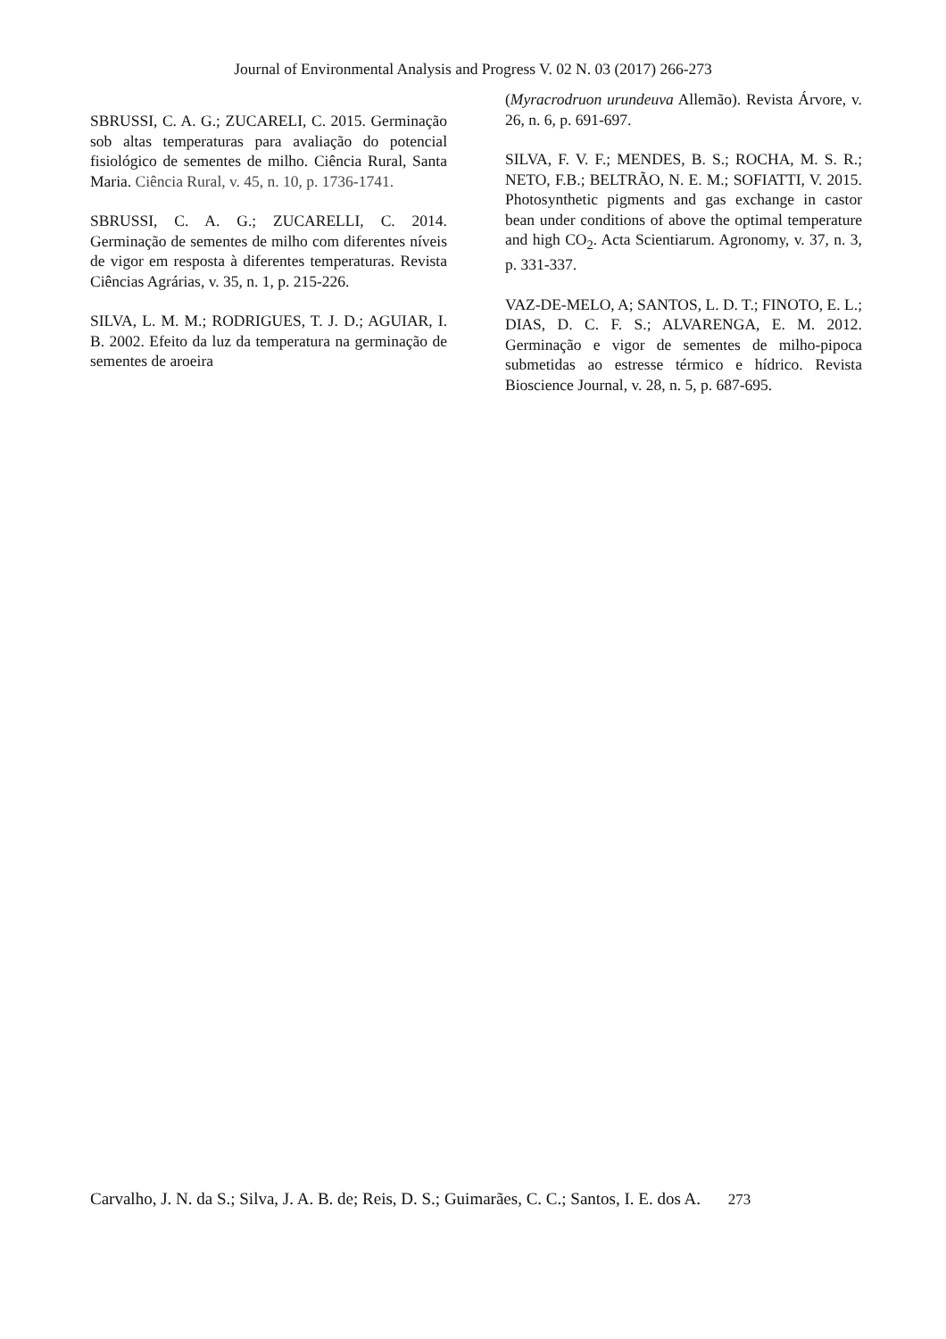Journal of Environmental Analysis and Progress V. 02 N. 03 (2017) 266-273
SBRUSSI, C. A. G.; ZUCARELI, C. 2015. Germinação sob altas temperaturas para avaliação do potencial fisiológico de sementes de milho. Ciência Rural, Santa Maria. Ciência Rural, v. 45, n. 10, p. 1736-1741.
SBRUSSI, C. A. G.; ZUCARELLI, C. 2014. Germinação de sementes de milho com diferentes níveis de vigor em resposta à diferentes temperaturas. Revista Ciências Agrárias, v. 35, n. 1, p. 215-226.
SILVA, L. M. M.; RODRIGUES, T. J. D.; AGUIAR, I. B. 2002. Efeito da luz da temperatura na germinação de sementes de aroeira
(Myracrodruon urundeuva Allemão). Revista Árvore, v. 26, n. 6, p. 691-697.
SILVA, F. V. F.; MENDES, B. S.; ROCHA, M. S. R.; NETO, F.B.; BELTRÃO, N. E. M.; SOFIATTI, V. 2015. Photosynthetic pigments and gas exchange in castor bean under conditions of above the optimal temperature and high CO<sub>2</sub>. Acta Scientiarum. Agronomy, v. 37, n. 3, p. 331-337.
VAZ-DE-MELO, A; SANTOS, L. D. T.; FINOTO, E. L.; DIAS, D. C. F. S.; ALVARENGA, E. M. 2012. Germinação e vigor de sementes de milho-pipoca submetidas ao estresse térmico e hídrico. Revista Bioscience Journal, v. 28, n. 5, p. 687-695.
Carvalho, J. N. da S.; Silva, J. A. B. de; Reis, D. S.; Guimarães, C. C.; Santos, I. E. dos A. 273